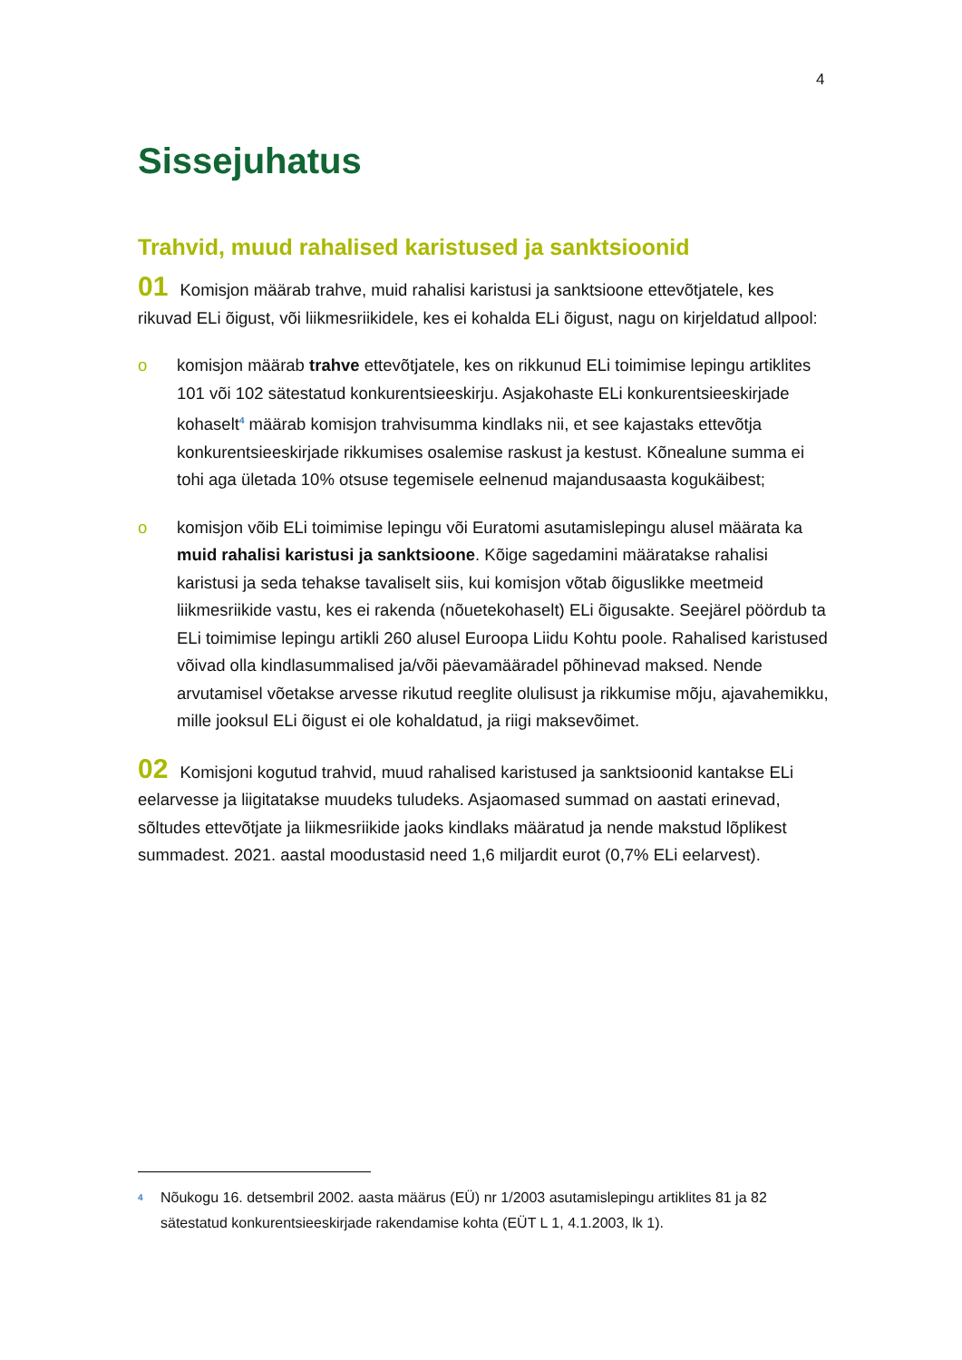4
Sissejuhatus
Trahvid, muud rahalised karistused ja sanktsioonid
01 Komisjon määrab trahve, muid rahalisi karistusi ja sanktsioone ettevõtjatele, kes rikuvad ELi õigust, või liikmesriikidele, kes ei kohalda ELi õigust, nagu on kirjeldatud allpool:
o komisjon määrab trahve ettevõtjatele, kes on rikkunud ELi toimimise lepingu artiklites 101 või 102 sätestatud konkurentsieeskirju. Asjakohaste ELi konkurentsieeskirjade kohaselt<sup>4</sup> määrab komisjon trahvisumma kindlaks nii, et see kajastaks ettevõtja konkurentsieeskirjade rikkumises osalemise raskust ja kestust. Kõnealune summa ei tohi aga ületada 10% otsuse tegemisele eelnenud majandusaasta kogukäibest;
o komisjon võib ELi toimimise lepingu või Euratomi asutamislepingu alusel määrata ka muid rahalisi karistusi ja sanktsioone. Kõige sagedamini määratakse rahalisi karistusi ja seda tehakse tavaliselt siis, kui komisjon võtab õiguslikke meetmeid liikmesriikide vastu, kes ei rakenda (nõuetekohaselt) ELi õigusakte. Seejärel pöördub ta ELi toimimise lepingu artikli 260 alusel Euroopa Liidu Kohtu poole. Rahalised karistused võivad olla kindlasummalised ja/või päevamääradel põhinevad maksed. Nende arvutamisel võetakse arvesse rikutud reeglite olulisust ja rikkumise mõju, ajavahemikku, mille jooksul ELi õigust ei ole kohaldatud, ja riigi maksevõimet.
02 Komisjoni kogutud trahvid, muud rahalised karistused ja sanktsioonid kantakse ELi eelarvesse ja liigitatakse muudeks tuludeks. Asjaomased summad on aastati erinevad, sõltudes ettevõtjate ja liikmesriikide jaoks kindlaks määratud ja nende makstud lõplikest summadest. 2021. aastal moodustasid need 1,6 miljardit eurot (0,7% ELi eelarvest).
<sup>4</sup> Nõukogu 16. detsembril 2002. aasta määrus (EÜ) nr 1/2003 asutamislepingu artiklites 81 ja 82 sätestatud konkurentsieeskirjade rakendamise kohta (EÜT L 1, 4.1.2003, lk 1).